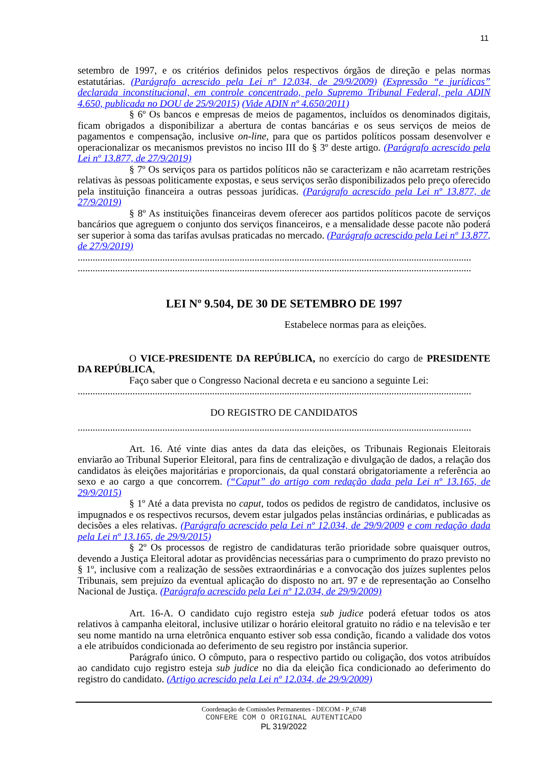11
setembro de 1997, e os critérios definidos pelos respectivos órgãos de direção e pelas normas estatutárias. (Parágrafo acrescido pela Lei nº 12.034, de 29/9/2009) (Expressão “e jurídicas” declarada inconstitucional, em controle concentrado, pelo Supremo Tribunal Federal, pela ADIN 4.650, publicada no DOU de 25/9/2015) (Vide ADIN nº 4.650/2011)
§ 6º Os bancos e empresas de meios de pagamentos, incluídos os denominados digitais, ficam obrigados a disponibilizar a abertura de contas bancárias e os seus serviços de meios de pagamentos e compensação, inclusive on-line, para que os partidos políticos possam desenvolver e operacionalizar os mecanismos previstos no inciso III do § 3º deste artigo. (Parágrafo acrescido pela Lei nº 13.877, de 27/9/2019)
§ 7º Os serviços para os partidos políticos não se caracterizam e não acarretam restrições relativas às pessoas politicamente expostas, e seus serviços serão disponibilizados pelo preço oferecido pela instituição financeira a outras pessoas jurídicas. (Parágrafo acrescido pela Lei nº 13.877, de 27/9/2019)
§ 8º As instituições financeiras devem oferecer aos partidos políticos pacote de serviços bancários que agreguem o conjunto dos serviços financeiros, e a mensalidade desse pacote não poderá ser superior à soma das tarifas avulsas praticadas no mercado. (Parágrafo acrescido pela Lei nº 13.877, de 27/9/2019)
..............................................................................................................................................................
..............................................................................................................................................................
LEI Nº 9.504, DE 30 DE SETEMBRO DE 1997
Estabelece normas para as eleições.
O VICE-PRESIDENTE DA REPÚBLICA, no exercício do cargo de PRESIDENTE DA REPÚBLICA,
Faço saber que o Congresso Nacional decreta e eu sanciono a seguinte Lei:
..............................................................................................................................................................
DO REGISTRO DE CANDIDATOS
..............................................................................................................................................................
Art. 16. Até vinte dias antes da data das eleições, os Tribunais Regionais Eleitorais enviarão ao Tribunal Superior Eleitoral, para fins de centralização e divulgação de dados, a relação dos candidatos às eleições majoritárias e proporcionais, da qual constará obrigatoriamente a referência ao sexo e ao cargo a que concorrem. (“Caput” do artigo com redação dada pela Lei nº 13.165, de 29/9/2015)
§ 1º Até a data prevista no caput, todos os pedidos de registro de candidatos, inclusive os impugnados e os respectivos recursos, devem estar julgados pelas instâncias ordinárias, e publicadas as decisões a eles relativas. (Parágrafo acrescido pela Lei nº 12.034, de 29/9/2009 e com redação dada pela Lei nº 13.165, de 29/9/2015)
§ 2º Os processos de registro de candidaturas terão prioridade sobre quaisquer outros, devendo a Justiça Eleitoral adotar as providências necessárias para o cumprimento do prazo previsto no § 1º, inclusive com a realização de sessões extraordinárias e a convocação dos juízes suplentes pelos Tribunais, sem prejuízo da eventual aplicação do disposto no art. 97 e de representação ao Conselho Nacional de Justiça. (Parágrafo acrescido pela Lei nº 12.034, de 29/9/2009)
Art. 16-A. O candidato cujo registro esteja sub judice poderá efetuar todos os atos relativos à campanha eleitoral, inclusive utilizar o horário eleitoral gratuito no rádio e na televisão e ter seu nome mantido na urna eletrônica enquanto estiver sob essa condição, ficando a validade dos votos a ele atribuídos condicionada ao deferimento de seu registro por instância superior.
Parágrafo único. O cômputo, para o respectivo partido ou coligação, dos votos atribuídos ao candidato cujo registro esteja sub judice no dia da eleição fica condicionado ao deferimento do registro do candidato. (Artigo acrescido pela Lei nº 12.034, de 29/9/2009)
Coordenação de Comissões Permanentes - DECOM - P_6748
CONFERE COM O ORIGINAL AUTENTICADO
PL 319/2022